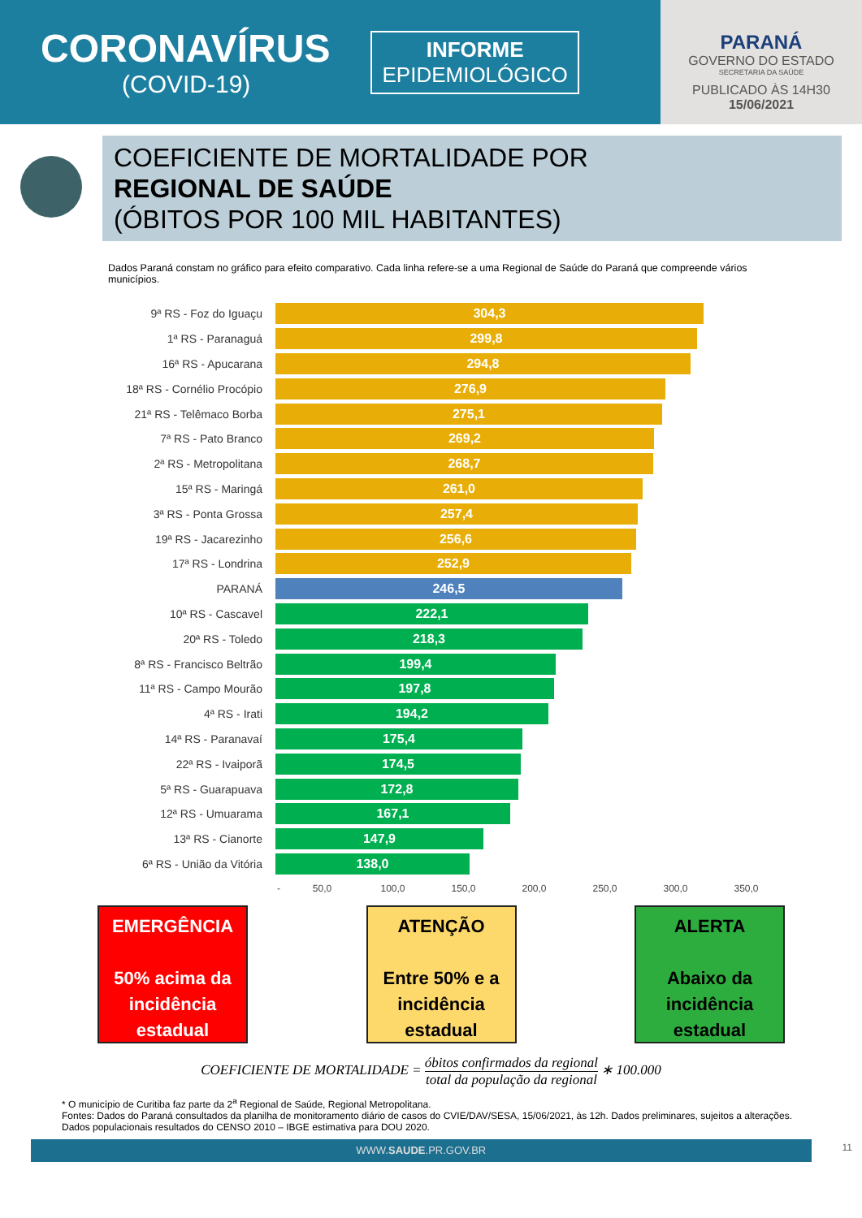CORONAVÍRUS
(COVID-19)
INFORME
EPIDEMIOLÓGICO
PARANÁ
GOVERNO DO ESTADO
SECRETARIA DA SAÚDE
PUBLICADO ÀS 14H30
15/06/2021
COEFICIENTE DE MORTALIDADE POR
REGIONAL DE SAÚDE
(ÓBITOS POR 100 MIL HABITANTES)
Dados Paraná constam no gráfico para efeito comparativo. Cada linha refere-se a uma Regional de Saúde do Paraná que compreende vários municípios.
9ª RS - Foz do Iguaçu
304,3
1ª RS - Paranaguá
299,8
16ª RS - Apucarana
294,8
18ª RS - Cornélio Procópio
276,9
21ª RS - Telêmaco Borba
275,1
7ª RS - Pato Branco
269,2
2ª RS - Metropolitana
268,7
15ª RS - Maringá
261,0
3ª RS - Ponta Grossa
257,4
19ª RS - Jacarezinho
256,6
17ª RS - Londrina
252,9
PARANÁ
246,5
10ª RS - Cascavel
222,1
20ª RS - Toledo
218,3
8ª RS - Francisco Beltrão
199,4
11ª RS - Campo Mourão
197,8
4ª RS - Irati
194,2
14ª RS - Paranavaí
175,4
22ª RS - Ivaiporã
174,5
5ª RS - Guarapuava
172,8
12ª RS - Umuarama
167,1
13ª RS - Cianorte
147,9
6ª RS - União da Vitória
138,0
- 50,0 100,0 150,0 200,0 250,0 300,0 350,0
EMERGÊNCIA
50% acima da incidência estadual
ATENÇÃO
Entre 50% e a incidência estadual
ALERTA
Abaixo da incidência estadual
COEFICIENTE DE MORTALIDADE = óbitos confirmados da regional total da população da regional ∗ 100.000
* O município de Curitiba faz parte da 2<sup>a</sup> Regional de Saúde, Regional Metropolitana.
Fontes: Dados do Paraná consultados da planilha de monitoramento diário de casos do CVIE/DAV/SESA, 15/06/2021, às 12h. Dados preliminares, sujeitos a alterações.
Dados populacionais resultados do CENSO 2010 – IBGE estimativa para DOU 2020.
WWW.SAUDE.PR.GOV.BR
11